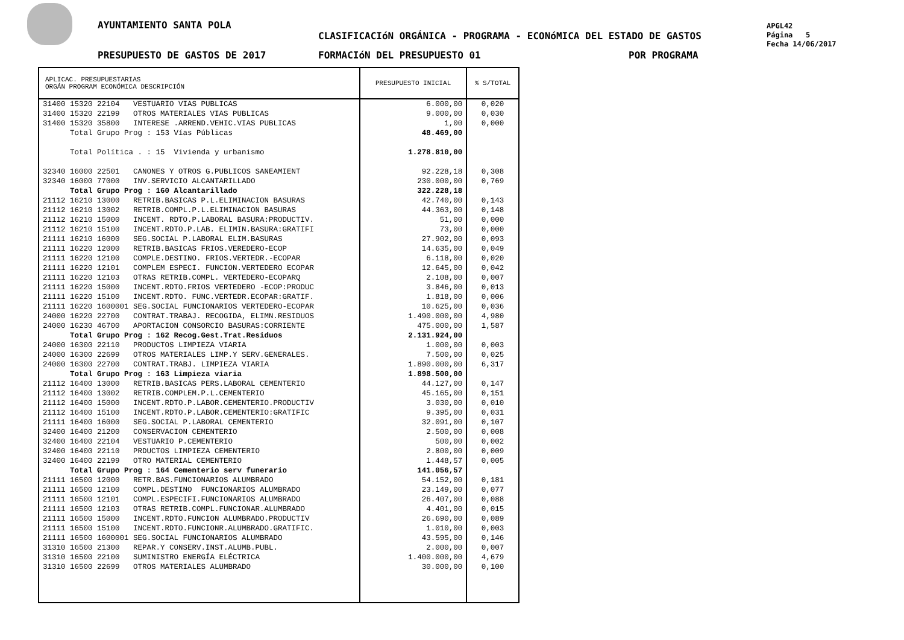AYUNTAMIENTO SANTA POLA
CLASIFICACIóN ORGÁNICA - PROGRAMA - ECONóMICA DEL ESTADO DE GASTOS
PRESUPUESTO DE GASTOS DE 2017 FORMACIóN DEL PRESUPUESTO 01 POR PROGRAMA
APGL42
Página 5
Fecha 14/06/2017
| APLICAC. PRESUPUESTARIAS ORGÁN PROGRAM ECONÓMICA DESCRIPCIÓN | PRESUPUESTO INICIAL | % S/TOTAL |
| --- | --- | --- |
| 31400 15320 22104 VESTUARIO VIAS PUBLICAS | 6.000,00 | 0,020 |
| 31400 15320 22199 OTROS MATERIALES VIAS PUBLICAS | 9.000,00 | 0,030 |
| 31400 15320 35800 INTERESE .ARREND.VEHIC.VIAS PUBLICAS | 1,00 | 0,000 |
| Total Grupo Prog : 153 Vías Públicas | 48.469,00 | |
| Total Política . : 15 Vivienda y urbanismo | 1.278.810,00 | |
| 32340 16000 22501 CANONES Y OTROS G.PUBLICOS SANEAMIENT | 92.228,18 | 0,308 |
| 32340 16000 77000 INV.SERVICIO ALCANTARILLADO | 230.000,00 | 0,769 |
| Total Grupo Prog : 160 Alcantarillado | 322.228,18 | |
| 21112 16210 13000 RETRIB.BASICAS P.L.ELIMINACION BASURAS | 42.740,00 | 0,143 |
| 21112 16210 13002 RETRIB.COMPL.P.L.ELIMINACION BASURAS | 44.363,00 | 0,148 |
| 21112 16210 15000 INCENT. RDTO.P.LABORAL BASURA:PRODUCTIV. | 51,00 | 0,000 |
| 21112 16210 15100 INCENT.RDTO.P.LAB. ELIMIN.BASURA:GRATIFI | 73,00 | 0,000 |
| 21111 16210 16000 SEG.SOCIAL P.LABORAL ELIM.BASURAS | 27.902,00 | 0,093 |
| 21111 16220 12000 RETRIB.BASICAS FRIOS.VEREDERO-ECOP | 14.635,00 | 0,049 |
| 21111 16220 12100 COMPLE.DESTINO. FRIOS.VERTEDR.-ECOPAR | 6.118,00 | 0,020 |
| 21111 16220 12101 COMPLEM ESPECI. FUNCION.VERTEDERO ECOPAR | 12.645,00 | 0,042 |
| 21111 16220 12103 OTRAS RETRIB.COMPL. VERTEDERO-ECOPARQ | 2.108,00 | 0,007 |
| 21111 16220 15000 INCENT.RDTO.FRIOS VERTEDERO -ECOP:PRODUC | 3.846,00 | 0,013 |
| 21111 16220 15100 INCENT.RDTO. FUNC.VERTEDR.ECOPAR:GRATIF. | 1.818,00 | 0,006 |
| 21111 16220 1600001 SEG.SOCIAL FUNCIONARIOS VERTEDERO-ECOPAR | 10.625,00 | 0,036 |
| 24000 16220 22700 CONTRAT.TRABAJ. RECOGIDA, ELIMN.RESIDUOS | 1.490.000,00 | 4,980 |
| 24000 16230 46700 APORTACION CONSORCIO BASURAS:CORRIENTE | 475.000,00 | 1,587 |
| Total Grupo Prog : 162 Recog.Gest.Trat.Residuos | 2.131.924,00 | |
| 24000 16300 22110 PRODUCTOS LIMPIEZA VIARIA | 1.000,00 | 0,003 |
| 24000 16300 22699 OTROS MATERIALES LIMP.Y SERV.GENERALES. | 7.500,00 | 0,025 |
| 24000 16300 22700 CONTRAT.TRABJ. LIMPIEZA VIARIA | 1.890.000,00 | 6,317 |
| Total Grupo Prog : 163 Limpieza viaria | 1.898.500,00 | |
| 21112 16400 13000 RETRIB.BASICAS PERS.LABORAL CEMENTERIO | 44.127,00 | 0,147 |
| 21112 16400 13002 RETRIB.COMPLEM.P.L.CEMENTERIO | 45.165,00 | 0,151 |
| 21112 16400 15000 INCENT.RDTO.P.LABOR.CEMENTERIO.PRODUCTIV | 3.030,00 | 0,010 |
| 21112 16400 15100 INCENT.RDTO.P.LABOR.CEMENTERIO:GRATIFIC | 9.395,00 | 0,031 |
| 21111 16400 16000 SEG.SOCIAL P.LABORAL CEMENTERIO | 32.091,00 | 0,107 |
| 32400 16400 21200 CONSERVACION CEMENTERIO | 2.500,00 | 0,008 |
| 32400 16400 22104 VESTUARIO P.CEMENTERIO | 500,00 | 0,002 |
| 32400 16400 22110 PRDUCTOS LIMPIEZA CEMENTERIO | 2.800,00 | 0,009 |
| 32400 16400 22199 OTRO MATERIAL CEMENTERIO | 1.448,57 | 0,005 |
| Total Grupo Prog : 164 Cementerio serv funerario | 141.056,57 | |
| 21111 16500 12000 RETR.BAS.FUNCIONARIOS ALUMBRADO | 54.152,00 | 0,181 |
| 21111 16500 12100 COMPL.DESTINO FUNCIONARIOS ALUMBRADO | 23.149,00 | 0,077 |
| 21111 16500 12101 COMPL.ESPECIFI.FUNCIONARIOS ALUMBRADO | 26.407,00 | 0,088 |
| 21111 16500 12103 OTRAS RETRIB.COMPL.FUNCIONAR.ALUMBRADO | 4.401,00 | 0,015 |
| 21111 16500 15000 INCENT.RDTO.FUNCION ALUMBRADO.PRODUCTIV | 26.690,00 | 0,089 |
| 21111 16500 15100 INCENT.RDTO.FUNCIONR.ALUMBRADO.GRATIFIC. | 1.010,00 | 0,003 |
| 21111 16500 1600001 SEG.SOCIAL FUNCIONARIOS ALUMBRADO | 43.595,00 | 0,146 |
| 31310 16500 21300 REPAR.Y CONSERV.INST.ALUMB.PUBL. | 2.000,00 | 0,007 |
| 31310 16500 22100 SUMINISTRO ENERGÍA ELÉCTRICA | 1.400.000,00 | 4,679 |
| 31310 16500 22699 OTROS MATERIALES ALUMBRADO | 30.000,00 | 0,100 |